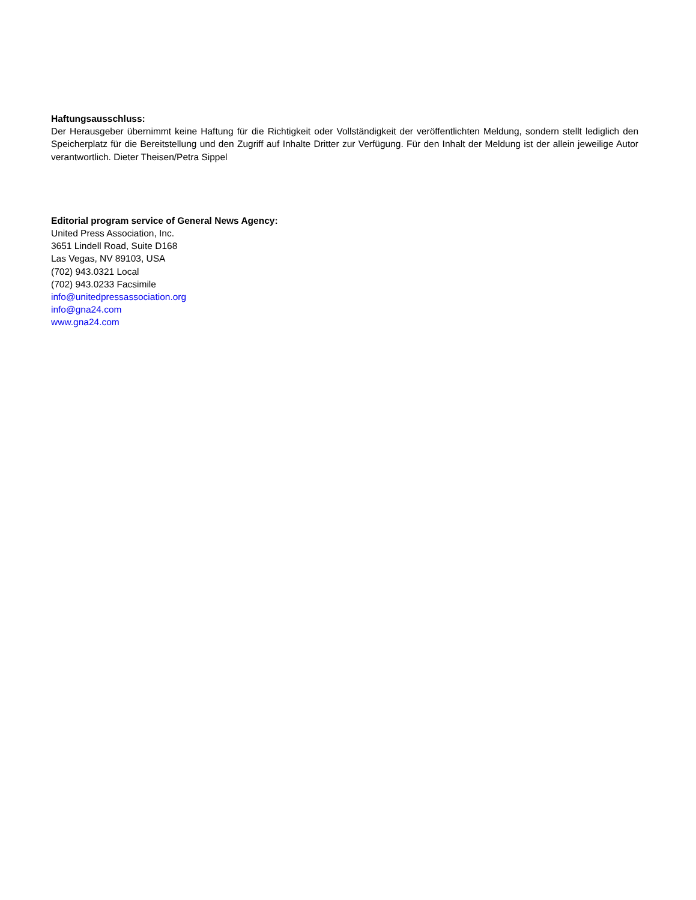Haftungsausschluss:
Der Herausgeber übernimmt keine Haftung für die Richtigkeit oder Vollständigkeit der veröffentlichten Meldung, sondern stellt lediglich den Speicherplatz für die Bereitstellung und den Zugriff auf Inhalte Dritter zur Verfügung. Für den Inhalt der Meldung ist der allein jeweilige Autor verantwortlich. Dieter Theisen/Petra Sippel
Editorial program service of General News Agency:
United Press Association, Inc.
3651 Lindell Road, Suite D168
Las Vegas, NV 89103, USA
(702) 943.0321 Local
(702) 943.0233 Facsimile
info@unitedpressassociation.org
info@gna24.com
www.gna24.com